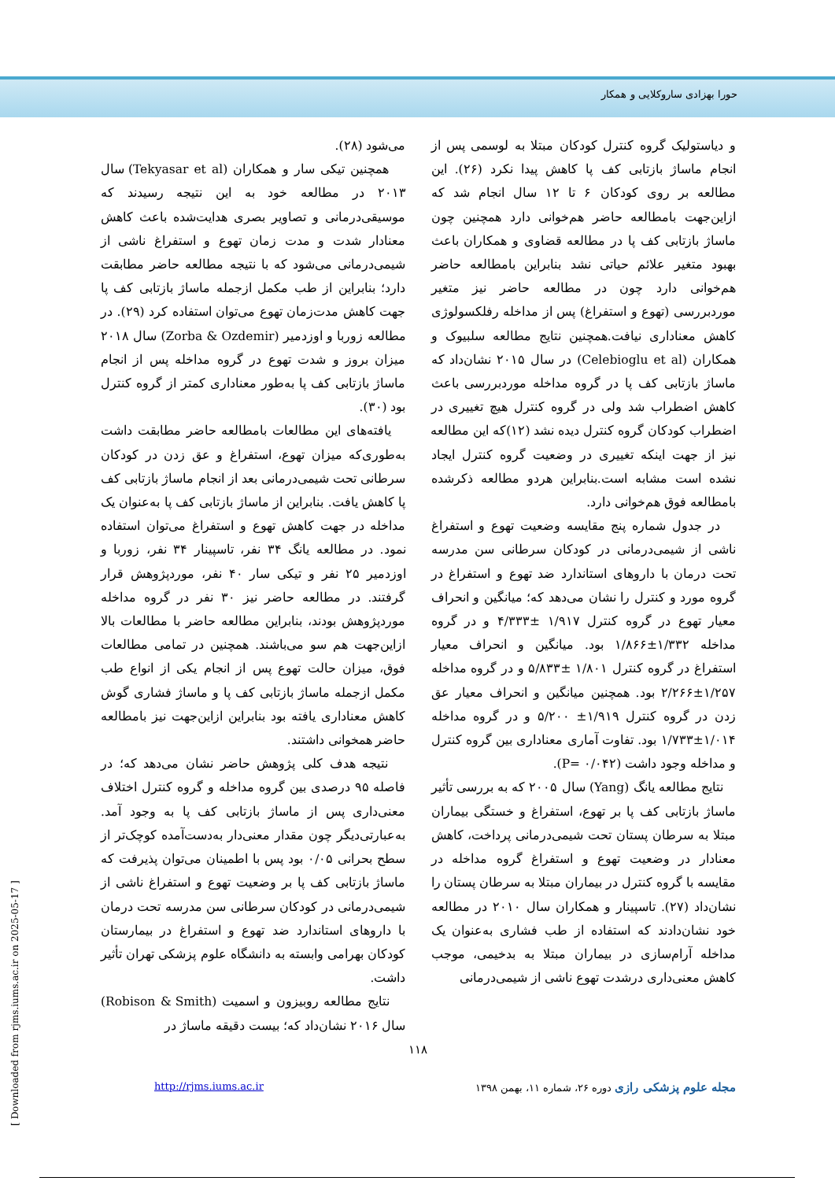حورا بهزادی ساروکلایی و همکار
و دیاستولیک گروه کنترل کودکان مبتلا به لوسمی پس از انجام ماساژ بازتابی کف پا کاهش پیدا نکرد (۲۶). این مطالعه بر روی کودکان ۶ تا ۱۲ سال انجام شد که ازاین‌جهت بامطالعه حاضر هم‌خوانی دارد همچنین چون ماساژ بازتابی کف پا در مطالعه قضاوی و همکاران باعث بهبود متغیر علائم حیاتی نشد بنابراین بامطالعه حاضر هم‌خوانی دارد چون در مطالعه حاضر نیز متغیر موردبررسی (تهوع و استفراغ) پس از مداخله رفلکسولوژی کاهش معناداری نیافت.همچنین نتایج مطالعه سلبیوک و همکاران (Celebioglu et al) در سال ۲۰۱۵ نشان‌داد که ماساژ بازتابی کف پا در گروه مداخله موردبررسی باعث کاهش اضطراب شد ولی در گروه کنترل هیچ تغییری در اضطراب کودکان گروه کنترل دیده نشد (۱۲)که این مطالعه نیز از جهت اینکه تغییری در وضعیت گروه کنترل ایجاد نشده است مشابه است.بنابراین هردو مطالعه ذکرشده بامطالعه فوق هم‌خوانی دارد.
در جدول شماره پنج مقایسه وضعیت تهوع و استفراغ ناشی از شیمی‌درمانی در کودکان سرطانی سن مدرسه تحت درمان با داروهای استاندارد ضد تهوع و استفراغ در گروه مورد و کنترل را نشان می‌دهد که؛ میانگین و انحراف معیار تهوع در گروه کنترل ۱/۹۱۷ ±۴/۳۳۳ و در گروه مداخله ۱/۳۳۲±۱/۸۶۶ بود. میانگین و انحراف معیار استفراغ در گروه کنترل ۱/۸۰۱ ±۵/۸۳۳ و در گروه مداخله ۱/۲۵۷±۲/۲۶۶ بود. همچنین میانگین و انحراف معیار عق زدن در گروه کنترل ۱/۹۱۹± ۵/۲۰۰ و در گروه مداخله ۱/۰۱۴±۱/۷۳۳ بود. تفاوت آماری معناداری بین گروه کنترل و مداخله وجود داشت (P= ۰/۰۴۲).
نتایج مطالعه یانگ (Yang) سال ۲۰۰۵ که به بررسی تأثیر ماساژ بازتابی کف پا بر تهوع، استفراغ و خستگی بیماران مبتلا به سرطان پستان تحت شیمی‌درمانی پرداخت، کاهش معنادار در وضعیت تهوع و استفراغ گروه مداخله در مقایسه با گروه کنترل در بیماران مبتلا به سرطان پستان را نشان‌داد (۲۷). تاسپینار و همکاران سال ۲۰۱۰ در مطالعه خود نشان‌دادند که استفاده از طب فشاری به‌عنوان یک مداخله آرام‌سازی در بیماران مبتلا به بدخیمی، موجب کاهش معنی‌داری درشدت تهوع ناشی از شیمی‌درمانی
می‌شود (۲۸).
همچنین تیکی سار و همکاران (Tekyasar et al) سال ۲۰۱۳ در مطالعه خود به این نتیجه رسیدند که موسیقی‌درمانی و تصاویر بصری هدایت‌شده باعث کاهش معنادار شدت و مدت زمان تهوع و استفراغ ناشی از شیمی‌درمانی می‌شود که با نتیجه مطالعه حاضر مطابقت دارد؛ بنابراین از طب مکمل ازجمله ماساژ بازتابی کف پا جهت کاهش مدت‌زمان تهوع می‌توان استفاده کرد (۲۹). در مطالعه زوربا و اوزدمیر (Zorba & Ozdemir) سال ۲۰۱۸ میزان بروز و شدت تهوع در گروه مداخله پس از انجام ماساژ بازتابی کف پا به‌طور معناداری کمتر از گروه کنترل بود (۳۰).
یافته‌های این مطالعات بامطالعه حاضر مطابقت داشت به‌طوری‌که میزان تهوع، استفراغ و عق زدن در کودکان سرطانی تحت شیمی‌درمانی بعد از انجام ماساژ بازتابی کف پا کاهش یافت. بنابراین از ماساژ بازتابی کف پا به‌عنوان یک مداخله در جهت کاهش تهوع و استفراغ می‌توان استفاده نمود. در مطالعه یانگ ۳۴ نفر، تاسپینار ۳۴ نفر، زوربا و اوزدمیر ۲۵ نفر و تیکی سار ۴۰ نفر، موردپژوهش قرار گرفتند. در مطالعه حاضر نیز ۳۰ نفر در گروه مداخله موردپژوهش بودند، بنابراین مطالعه حاضر با مطالعات بالا ازاین‌جهت هم سو می‌باشند. همچنین در تمامی مطالعات فوق، میزان حالت تهوع پس از انجام یکی از انواع طب مکمل ازجمله ماساژ بازتابی کف پا و ماساژ فشاری گوش کاهش معناداری یافته بود بنابراین ازاین‌جهت نیز بامطالعه حاضر همخوانی داشتند.
نتیجه هدف کلی پژوهش حاضر نشان می‌دهد که؛ در فاصله ۹۵ درصدی بین گروه مداخله و گروه کنترل اختلاف معنی‌داری پس از ماساژ بازتابی کف پا به وجود آمد. به‌عبارتی‌دیگر چون مقدار معنی‌دار به‌دست‌آمده کوچک‌تر از سطح بحرانی ۰/۰۵ بود پس با اطمینان می‌توان پذیرفت که ماساژ بازتابی کف پا بر وضعیت تهوع و استفراغ ناشی از شیمی‌درمانی در کودکان سرطانی سن مدرسه تحت درمان با داروهای استاندارد ضد تهوع و استفراغ در بیمارستان کودکان بهرامی وابسته به دانشگاه علوم پزشکی تهران تأثیر داشت.
نتایج مطالعه روبیزون و اسمیت (Robison & Smith) سال ۲۰۱۶ نشان‌داد که؛ بیست دقیقه ماساژ در
۱۱۸
مجله علوم پزشکی رازی دوره ۲۶، شماره ۱۱، بهمن ۱۳۹۸
http://rjms.iums.ac.ir
[ Downloaded from rjms.iums.ac.ir on 2025-05-17 ]